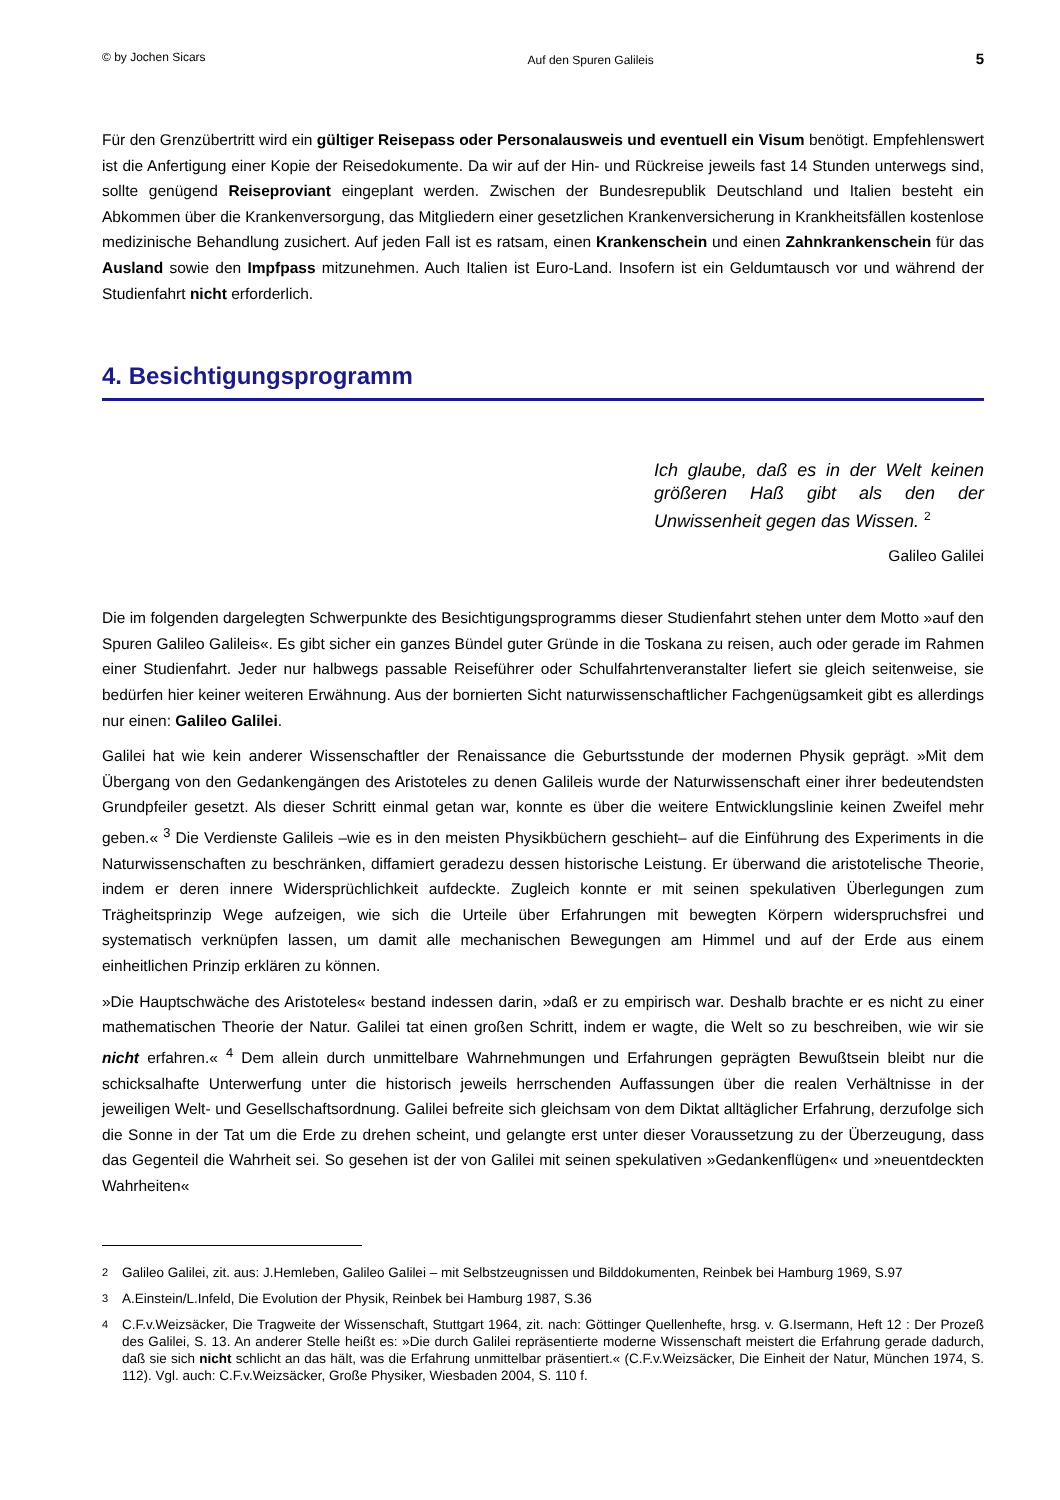© by Jochen Sicars Auf den Spuren Galileis 5
Für den Grenzübertritt wird ein gültiger Reisepass oder Personalausweis und eventuell ein Visum benötigt. Empfehlenswert ist die Anfertigung einer Kopie der Reisedokumente. Da wir auf der Hin- und Rückreise jeweils fast 14 Stunden unterwegs sind, sollte genügend Reiseproviant eingeplant werden. Zwischen der Bundesrepublik Deutschland und Italien besteht ein Abkommen über die Krankenversorgung, das Mitgliedern einer gesetzlichen Krankenversicherung in Krankheitsfällen kostenlose medizinische Behandlung zusichert. Auf jeden Fall ist es ratsam, einen Krankenschein und einen Zahnkrankenschein für das Ausland sowie den Impfpass mitzunehmen. Auch Italien ist Euro-Land. Insofern ist ein Geldumtausch vor und während der Studienfahrt nicht erforderlich.
4. Besichtigungsprogramm
Ich glaube, daß es in der Welt keinen größeren Haß gibt als den der Unwissenheit gegen das Wissen. <sup>2</sup>
Galileo Galilei
Die im folgenden dargelegten Schwerpunkte des Besichtigungsprogramms dieser Studienfahrt stehen unter dem Motto »auf den Spuren Galileo Galileis«. Es gibt sicher ein ganzes Bündel guter Gründe in die Toskana zu reisen, auch oder gerade im Rahmen einer Studienfahrt. Jeder nur halbwegs passable Reiseführer oder Schulfahrtenveranstalter liefert sie gleich seitenweise, sie bedürfen hier keiner weiteren Erwähnung. Aus der bornierten Sicht naturwissenschaftlicher Fachgenügsamkeit gibt es allerdings nur einen: Galileo Galilei.
Galilei hat wie kein anderer Wissenschaftler der Renaissance die Geburtsstunde der modernen Physik geprägt. »Mit dem Übergang von den Gedankengängen des Aristoteles zu denen Galileis wurde der Naturwissenschaft einer ihrer bedeutendsten Grundpfeiler gesetzt. Als dieser Schritt einmal getan war, konnte es über die weitere Entwicklungslinie keinen Zweifel mehr geben.« <sup>3</sup> Die Verdienste Galileis –wie es in den meisten Physikbüchern geschieht– auf die Einführung des Experiments in die Naturwissenschaften zu beschränken, diffamiert geradezu dessen historische Leistung. Er überwand die aristotelische Theorie, indem er deren innere Widersprüchlichkeit aufdeckte. Zugleich konnte er mit seinen spekulativen Überlegungen zum Trägheitsprinzip Wege aufzeigen, wie sich die Urteile über Erfahrungen mit bewegten Körpern widerspruchsfrei und systematisch verknüpfen lassen, um damit alle mechanischen Bewegungen am Himmel und auf der Erde aus einem einheitlichen Prinzip erklären zu können.
»Die Hauptschwäche des Aristoteles« bestand indessen darin, »daß er zu empirisch war. Deshalb brachte er es nicht zu einer mathematischen Theorie der Natur. Galilei tat einen großen Schritt, indem er wagte, die Welt so zu beschreiben, wie wir sie nicht erfahren.« <sup>4</sup> Dem allein durch unmittelbare Wahrnehmungen und Erfahrungen geprägten Bewußtsein bleibt nur die schicksalhafte Unterwerfung unter die historisch jeweils herrschenden Auffassungen über die realen Verhältnisse in der jeweiligen Welt- und Gesellschaftsordnung. Galilei befreite sich gleichsam von dem Diktat alltäglicher Erfahrung, derzufolge sich die Sonne in der Tat um die Erde zu drehen scheint, und gelangte erst unter dieser Voraussetzung zu der Überzeugung, dass das Gegenteil die Wahrheit sei. So gesehen ist der von Galilei mit seinen spekulativen »Gedankenflügen« und »neuentdeckten Wahrheiten«
<sup>2</sup> Galileo Galilei, zit. aus: J.Hemleben, Galileo Galilei – mit Selbstzeugnissen und Bilddokumenten, Reinbek bei Hamburg 1969, S.97
<sup>3</sup> A.Einstein/L.Infeld, Die Evolution der Physik, Reinbek bei Hamburg 1987, S.36
<sup>4</sup> C.F.v.Weizsäcker, Die Tragweite der Wissenschaft, Stuttgart 1964, zit. nach: Göttinger Quellenhefte, hrsg. v. G.Isermann, Heft 12 : Der Prozeß des Galilei, S. 13. An anderer Stelle heißt es: »Die durch Galilei repräsentierte moderne Wissenschaft meistert die Erfahrung gerade dadurch, daß sie sich nicht schlicht an das hält, was die Erfahrung unmittelbar präsentiert.« (C.F.v.Weizsäcker, Die Einheit der Natur, München 1974, S. 112). Vgl. auch: C.F.v.Weizsäcker, Große Physiker, Wiesbaden 2004, S. 110 f.